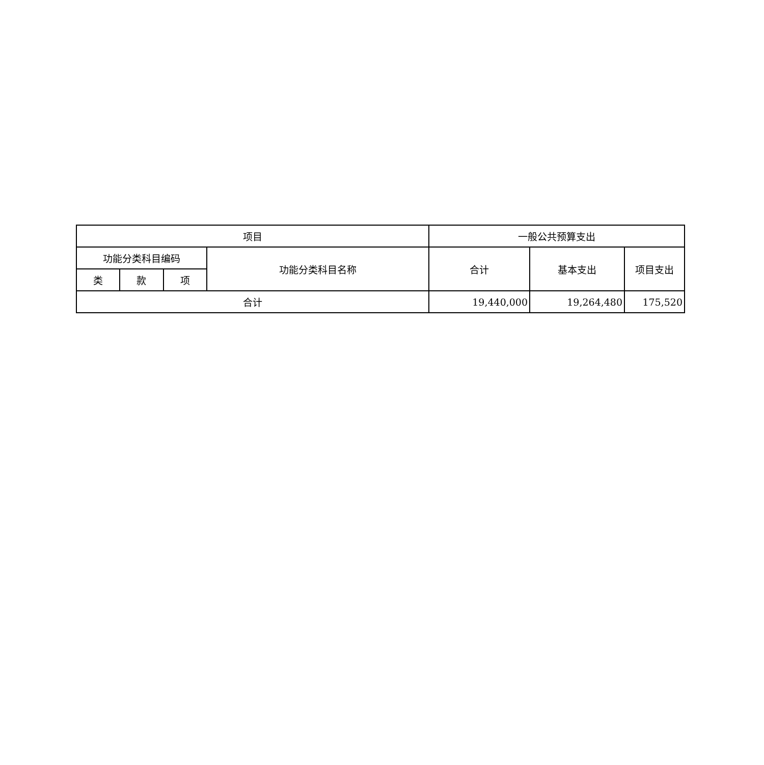| 项目 | | | | 一般公共预算支出 | | |
| --- | --- | --- | --- | --- | --- | --- |
| 功能分类科目编码 | | | 功能分类科目名称 | 合计 | 基本支出 | 项目支出 |
| 类 | 款 | 项 | | | | |
| 合计 | | | | 19,440,000 | 19,264,480 | 175,520 |